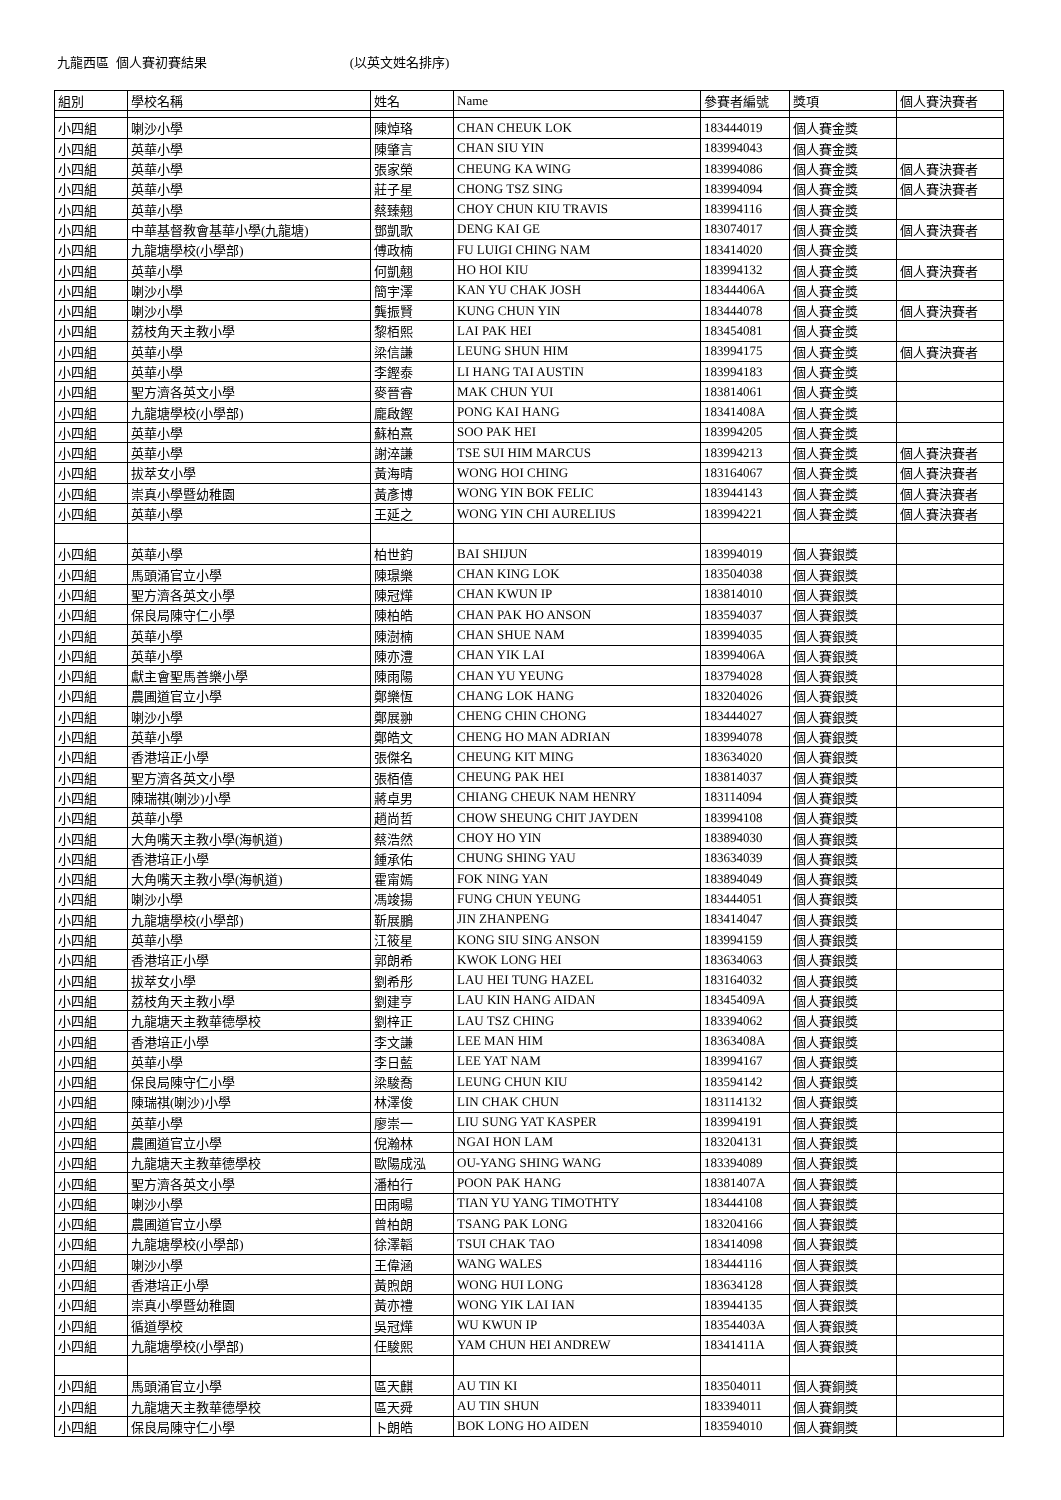九龍西區 個人賽初賽結果 (以英文姓名排序)
| 組別 | 學校名稱 | 姓名 | Name | 參賽者編號 | 獎項 | 個人賽決賽者 |
| --- | --- | --- | --- | --- | --- | --- |
| 小四組 | 喇沙小學 | 陳焯珞 | CHAN CHEUK LOK | 183444019 | 個人賽金獎 | |
| 小四組 | 英華小學 | 陳肇言 | CHAN SIU YIN | 183994043 | 個人賽金獎 | |
| 小四組 | 英華小學 | 張家榮 | CHEUNG KA WING | 183994086 | 個人賽金獎 | 個人賽決賽者 |
| 小四組 | 英華小學 | 莊子星 | CHONG TSZ SING | 183994094 | 個人賽金獎 | 個人賽決賽者 |
| 小四組 | 英華小學 | 蔡臻翹 | CHOY CHUN KIU TRAVIS | 183994116 | 個人賽金獎 | |
| 小四組 | 中華基督教會基華小學(九龍塘) | 鄧凱歌 | DENG KAI GE | 183074017 | 個人賽金獎 | 個人賽決賽者 |
| 小四組 | 九龍塘學校(小學部) | 傅政楠 | FU LUIGI CHING NAM | 183414020 | 個人賽金獎 | |
| 小四組 | 英華小學 | 何凱翹 | HO HOI KIU | 183994132 | 個人賽金獎 | 個人賽決賽者 |
| 小四組 | 喇沙小學 | 簡宇澤 | KAN YU CHAK JOSH | 18344406A | 個人賽金獎 | |
| 小四組 | 喇沙小學 | 龔振賢 | KUNG CHUN YIN | 183444078 | 個人賽金獎 | 個人賽決賽者 |
| 小四組 | 荔枝角天主教小學 | 黎栢熙 | LAI PAK HEI | 183454081 | 個人賽金獎 | |
| 小四組 | 英華小學 | 梁信謙 | LEUNG SHUN HIM | 183994175 | 個人賽金獎 | 個人賽決賽者 |
| 小四組 | 英華小學 | 李鏗泰 | LI HANG TAI AUSTIN | 183994183 | 個人賽金獎 | |
| 小四組 | 聖方濟各英文小學 | 麥晉睿 | MAK CHUN YUI | 183814061 | 個人賽金獎 | |
| 小四組 | 九龍塘學校(小學部) | 龐啟鏗 | PONG KAI HANG | 18341408A | 個人賽金獎 | |
| 小四組 | 英華小學 | 蘇柏熹 | SOO PAK HEI | 183994205 | 個人賽金獎 | |
| 小四組 | 英華小學 | 謝淬謙 | TSE SUI HIM MARCUS | 183994213 | 個人賽金獎 | 個人賽決賽者 |
| 小四組 | 拔萃女小學 | 黃海晴 | WONG HOI CHING | 183164067 | 個人賽金獎 | 個人賽決賽者 |
| 小四組 | 崇真小學暨幼稚園 | 黃彥博 | WONG YIN BOK FELIC | 183944143 | 個人賽金獎 | 個人賽決賽者 |
| 小四組 | 英華小學 | 王延之 | WONG YIN CHI AURELIUS | 183994221 | 個人賽金獎 | 個人賽決賽者 |
| 小四組 | 英華小學 | 柏世鈞 | BAI SHIJUN | 183994019 | 個人賽銀獎 | |
| 小四組 | 馬頭涌官立小學 | 陳璟樂 | CHAN KING LOK | 183504038 | 個人賽銀獎 | |
| 小四組 | 聖方濟各英文小學 | 陳冠燁 | CHAN KWUN IP | 183814010 | 個人賽銀獎 | |
| 小四組 | 保良局陳守仁小學 | 陳柏皓 | CHAN PAK HO ANSON | 183594037 | 個人賽銀獎 | |
| 小四組 | 英華小學 | 陳澍楠 | CHAN SHUE NAM | 183994035 | 個人賽銀獎 | |
| 小四組 | 英華小學 | 陳亦澧 | CHAN YIK LAI | 18399406A | 個人賽銀獎 | |
| 小四組 | 獻主會聖馬善樂小學 | 陳雨陽 | CHAN YU YEUNG | 183794028 | 個人賽銀獎 | |
| 小四組 | 農圃道官立小學 | 鄭樂恆 | CHANG LOK HANG | 183204026 | 個人賽銀獎 | |
| 小四組 | 喇沙小學 | 鄭展翀 | CHENG CHIN CHONG | 183444027 | 個人賽銀獎 | |
| 小四組 | 英華小學 | 鄭皓文 | CHENG HO MAN ADRIAN | 183994078 | 個人賽銀獎 | |
| 小四組 | 香港培正小學 | 張傑名 | CHEUNG KIT MING | 183634020 | 個人賽銀獎 | |
| 小四組 | 聖方濟各英文小學 | 張栢僖 | CHEUNG PAK HEI | 183814037 | 個人賽銀獎 | |
| 小四組 | 陳瑞祺(喇沙)小學 | 蔣卓男 | CHIANG CHEUK NAM HENRY | 183114094 | 個人賽銀獎 | |
| 小四組 | 英華小學 | 趙尚哲 | CHOW SHEUNG CHIT JAYDEN | 183994108 | 個人賽銀獎 | |
| 小四組 | 大角嘴天主教小學(海帆道) | 蔡浩然 | CHOY HO YIN | 183894030 | 個人賽銀獎 | |
| 小四組 | 香港培正小學 | 鍾承佑 | CHUNG SHING YAU | 183634039 | 個人賽銀獎 | |
| 小四組 | 大角嘴天主教小學(海帆道) | 霍甯嫣 | FOK NING YAN | 183894049 | 個人賽銀獎 | |
| 小四組 | 喇沙小學 | 馮竣揚 | FUNG CHUN YEUNG | 183444051 | 個人賽銀獎 | |
| 小四組 | 九龍塘學校(小學部) | 靳展鵬 | JIN ZHANPENG | 183414047 | 個人賽銀獎 | |
| 小四組 | 英華小學 | 江筱星 | KONG SIU SING ANSON | 183994159 | 個人賽銀獎 | |
| 小四組 | 香港培正小學 | 郭朗希 | KWOK LONG HEI | 183634063 | 個人賽銀獎 | |
| 小四組 | 拔萃女小學 | 劉希彤 | LAU HEI TUNG HAZEL | 183164032 | 個人賽銀獎 | |
| 小四組 | 荔枝角天主教小學 | 劉建亨 | LAU KIN HANG AIDAN | 18345409A | 個人賽銀獎 | |
| 小四組 | 九龍塘天主教華德學校 | 劉梓正 | LAU TSZ CHING | 183394062 | 個人賽銀獎 | |
| 小四組 | 香港培正小學 | 李文謙 | LEE MAN HIM | 18363408A | 個人賽銀獎 | |
| 小四組 | 英華小學 | 李日藍 | LEE YAT NAM | 183994167 | 個人賽銀獎 | |
| 小四組 | 保良局陳守仁小學 | 梁駿喬 | LEUNG CHUN KIU | 183594142 | 個人賽銀獎 | |
| 小四組 | 陳瑞祺(喇沙)小學 | 林澤俊 | LIN CHAK CHUN | 183114132 | 個人賽銀獎 | |
| 小四組 | 英華小學 | 廖崇一 | LIU SUNG YAT KASPER | 183994191 | 個人賽銀獎 | |
| 小四組 | 農圃道官立小學 | 倪瀚林 | NGAI HON LAM | 183204131 | 個人賽銀獎 | |
| 小四組 | 九龍塘天主教華德學校 | 歐陽成泓 | OU-YANG SHING WANG | 183394089 | 個人賽銀獎 | |
| 小四組 | 聖方濟各英文小學 | 潘柏行 | POON PAK HANG | 18381407A | 個人賽銀獎 | |
| 小四組 | 喇沙小學 | 田雨暘 | TIAN YU YANG TIMOTHTY | 183444108 | 個人賽銀獎 | |
| 小四組 | 農圃道官立小學 | 曾柏朗 | TSANG PAK LONG | 183204166 | 個人賽銀獎 | |
| 小四組 | 九龍塘學校(小學部) | 徐澤韜 | TSUI CHAK TAO | 183414098 | 個人賽銀獎 | |
| 小四組 | 喇沙小學 | 王偉涵 | WANG WALES | 183444116 | 個人賽銀獎 | |
| 小四組 | 香港培正小學 | 黃煦朗 | WONG HUI LONG | 183634128 | 個人賽銀獎 | |
| 小四組 | 崇真小學暨幼稚園 | 黃亦禮 | WONG YIK LAI IAN | 183944135 | 個人賽銀獎 | |
| 小四組 | 循道學校 | 吳冠燁 | WU KWUN IP | 18354403A | 個人賽銀獎 | |
| 小四組 | 九龍塘學校(小學部) | 任駿熙 | YAM CHUN HEI ANDREW | 18341411A | 個人賽銀獎 | |
| 小四組 | 馬頭涌官立小學 | 區天麒 | AU TIN KI | 183504011 | 個人賽銅獎 | |
| 小四組 | 九龍塘天主教華德學校 | 區天舜 | AU TIN SHUN | 183394011 | 個人賽銅獎 | |
| 小四組 | 保良局陳守仁小學 | 卜朗皓 | BOK LONG HO AIDEN | 183594010 | 個人賽銅獎 | |